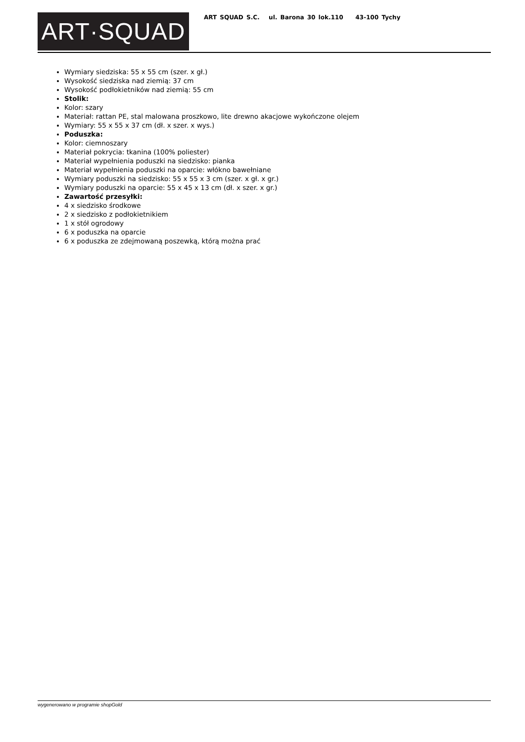ART·SQUAD
ART SQUAD S.C. ul. Barona 30 lok.110 43-100 Tychy
Wymiary siedziska: 55 x 55 cm (szer. x gł.)
Wysokość siedziska nad ziemią: 37 cm
Wysokość podłokietników nad ziemią: 55 cm
Stolik:
Kolor: szary
Materiał: rattan PE, stal malowana proszkowo, lite drewno akacjowe wykończone olejem
Wymiary: 55 x 55 x 37 cm (dł. x szer. x wys.)
Poduszka:
Kolor: ciemnoszary
Materiał pokrycia: tkanina (100% poliester)
Materiał wypełnienia poduszki na siedzisko: pianka
Materiał wypełnienia poduszki na oparcie: włókno bawełniane
Wymiary poduszki na siedzisko: 55 x 55 x 3 cm (szer. x gł. x gr.)
Wymiary poduszki na oparcie: 55 x 45 x 13 cm (dł. x szer. x gr.)
Zawartość przesyłki:
4 x siedzisko środkowe
2 x siedzisko z podłokietnikiem
1 x stół ogrodowy
6 x poduszka na oparcie
6 x poduszka ze zdejmowaną poszewką, którą można prać
wygenerowano w programie shopGold